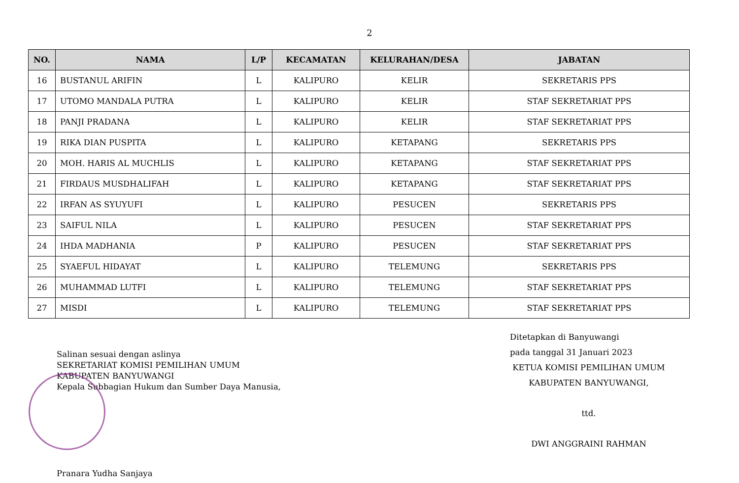2
| NO. | NAMA | L/P | KECAMATAN | KELURAHAN/DESA | JABATAN |
| --- | --- | --- | --- | --- | --- |
| 16 | BUSTANUL ARIFIN | L | KALIPURO | KELIR | SEKRETARIS PPS |
| 17 | UTOMO MANDALA PUTRA | L | KALIPURO | KELIR | STAF SEKRETARIAT PPS |
| 18 | PANJI PRADANA | L | KALIPURO | KELIR | STAF SEKRETARIAT PPS |
| 19 | RIKA DIAN PUSPITA | L | KALIPURO | KETAPANG | SEKRETARIS PPS |
| 20 | MOH. HARIS AL MUCHLIS | L | KALIPURO | KETAPANG | STAF SEKRETARIAT PPS |
| 21 | FIRDAUS MUSDHALIFAH | L | KALIPURO | KETAPANG | STAF SEKRETARIAT PPS |
| 22 | IRFAN AS SYUYUFI | L | KALIPURO | PESUCEN | SEKRETARIS PPS |
| 23 | SAIFUL NILA | L | KALIPURO | PESUCEN | STAF SEKRETARIAT PPS |
| 24 | IHDA MADHANIA | P | KALIPURO | PESUCEN | STAF SEKRETARIAT PPS |
| 25 | SYAEFUL HIDAYAT | L | KALIPURO | TELEMUNG | SEKRETARIS PPS |
| 26 | MUHAMMAD LUTFI | L | KALIPURO | TELEMUNG | STAF SEKRETARIAT PPS |
| 27 | MISDI | L | KALIPURO | TELEMUNG | STAF SEKRETARIAT PPS |
Salinan sesuai dengan aslinya
SEKRETARIAT KOMISI PEMILIHAN UMUM
KABUPATEN BANYUWANGI
Kepala Subbagian Hukum dan Sumber Daya Manusia,
Pranara Yudha Sanjaya
Ditetapkan di Banyuwangi
pada tanggal 31 Januari 2023
KETUA KOMISI PEMILIHAN UMUM
KABUPATEN BANYUWANGI,
ttd.
DWI ANGGRAINI RAHMAN